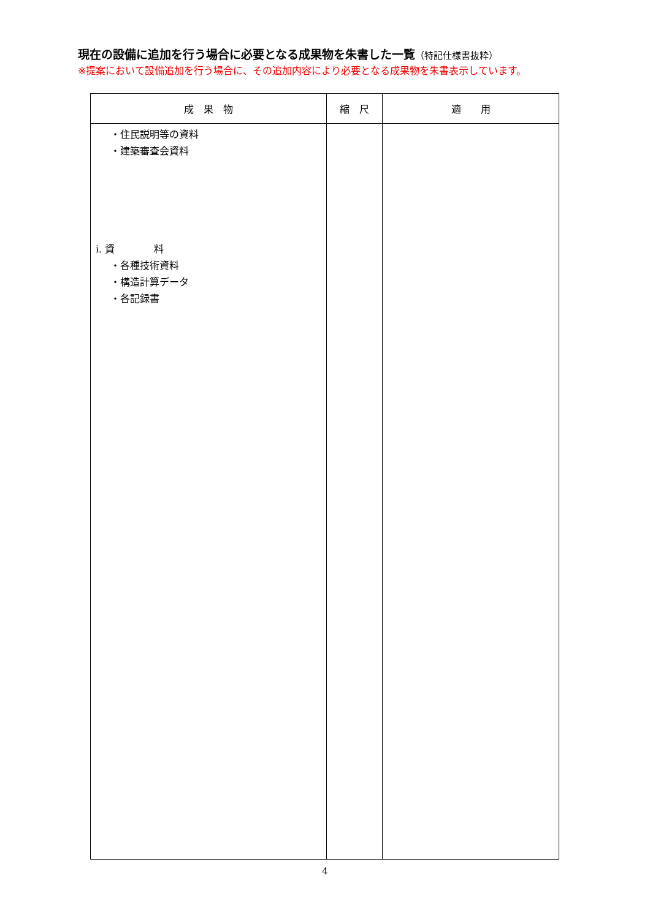現在の設備に追加を行う場合に必要となる成果物を朱書した一覧（特記仕様書抜粋）
※提案において設備追加を行う場合に、その追加内容により必要となる成果物を朱書表示しています。
| 成 果 物 | 縮 尺 | 適 用 |
| --- | --- | --- |
| ・住民説明等の資料 ・建築審査会資料 i. 資 料 ・各種技術資料 ・構造計算データ ・各記録書 | | |
4